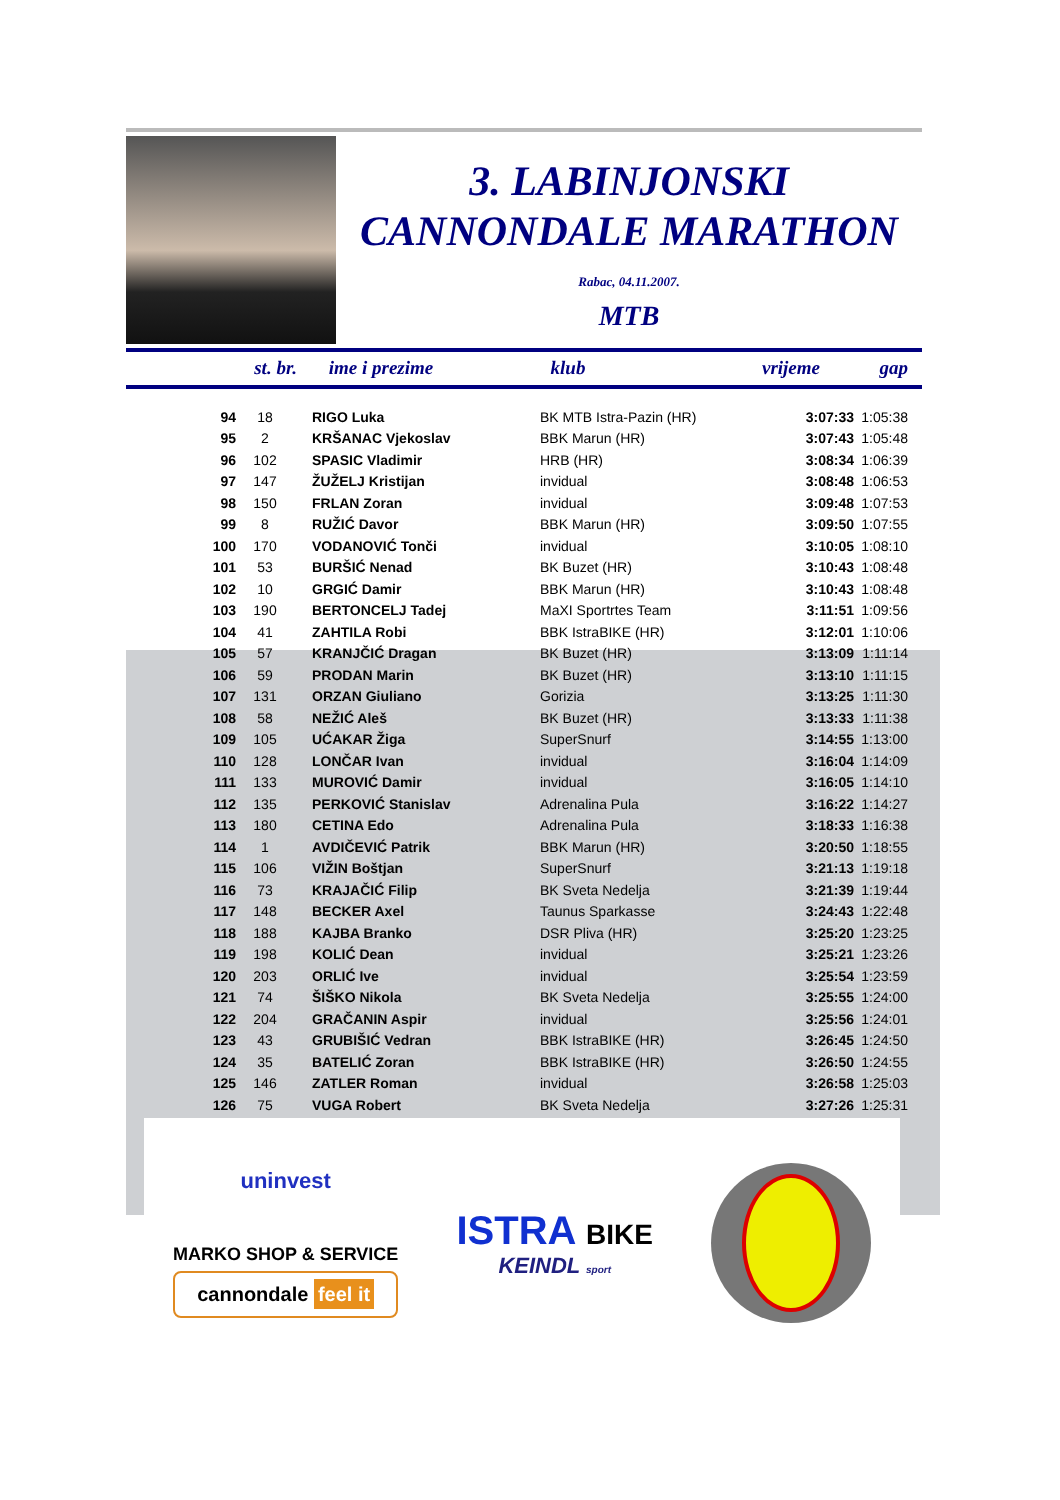3. LABINJONSKI
CANNONDALE MARATHON
Rabac, 04.11.2007.
MTB
| st. br. | ime i prezime | klub | vrijeme | gap |
| --- | --- | --- | --- | --- |
| 94 | 18 | RIGO Luka | BK MTB Istra-Pazin (HR) | 3:07:33 | 1:05:38 |
| 95 | 2 | KRŠANAC Vjekoslav | BBK Marun (HR) | 3:07:43 | 1:05:48 |
| 96 | 102 | SPASIC Vladimir | HRB (HR) | 3:08:34 | 1:06:39 |
| 97 | 147 | ŽUŽELJ Kristijan | invidual | 3:08:48 | 1:06:53 |
| 98 | 150 | FRLAN Zoran | invidual | 3:09:48 | 1:07:53 |
| 99 | 8 | RUŽIĆ Davor | BBK Marun (HR) | 3:09:50 | 1:07:55 |
| 100 | 170 | VODANOVIĆ Tonči | invidual | 3:10:05 | 1:08:10 |
| 101 | 53 | BURŠIĆ Nenad | BK Buzet (HR) | 3:10:43 | 1:08:48 |
| 102 | 10 | GRGIĆ Damir | BBK Marun (HR) | 3:10:43 | 1:08:48 |
| 103 | 190 | BERTONCELJ Tadej | MaXI Sportrtes Team | 3:11:51 | 1:09:56 |
| 104 | 41 | ZAHTILA Robi | BBK IstraBIKE (HR) | 3:12:01 | 1:10:06 |
| 105 | 57 | KRANJČIĆ Dragan | BK Buzet (HR) | 3:13:09 | 1:11:14 |
| 106 | 59 | PRODAN Marin | BK Buzet (HR) | 3:13:10 | 1:11:15 |
| 107 | 131 | ORZAN Giuliano | Gorizia | 3:13:25 | 1:11:30 |
| 108 | 58 | NEŽIĆ Aleš | BK Buzet (HR) | 3:13:33 | 1:11:38 |
| 109 | 105 | UĆAKAR Žiga | SuperSnurf | 3:14:55 | 1:13:00 |
| 110 | 128 | LONČAR Ivan | invidual | 3:16:04 | 1:14:09 |
| 111 | 133 | MUROVIĆ Damir | invidual | 3:16:05 | 1:14:10 |
| 112 | 135 | PERKOVIĆ Stanislav | Adrenalina Pula | 3:16:22 | 1:14:27 |
| 113 | 180 | CETINA Edo | Adrenalina Pula | 3:18:33 | 1:16:38 |
| 114 | 1 | AVDIČEVIĆ Patrik | BBK Marun (HR) | 3:20:50 | 1:18:55 |
| 115 | 106 | VIŽIN Boštjan | SuperSnurf | 3:21:13 | 1:19:18 |
| 116 | 73 | KRAJAČIĆ Filip | BK Sveta Nedelja | 3:21:39 | 1:19:44 |
| 117 | 148 | BECKER Axel | Taunus Sparkasse | 3:24:43 | 1:22:48 |
| 118 | 188 | KAJBA Branko | DSR Pliva (HR) | 3:25:20 | 1:23:25 |
| 119 | 198 | KOLIĆ Dean | invidual | 3:25:21 | 1:23:26 |
| 120 | 203 | ORLIĆ Ive | invidual | 3:25:54 | 1:23:59 |
| 121 | 74 | ŠIŠKO Nikola | BK Sveta Nedelja | 3:25:55 | 1:24:00 |
| 122 | 204 | GRAČANIN Aspir | invidual | 3:25:56 | 1:24:01 |
| 123 | 43 | GRUBIŠIĆ Vedran | BBK IstraBIKE (HR) | 3:26:45 | 1:24:50 |
| 124 | 35 | BATELIĆ Zoran | BBK IstraBIKE (HR) | 3:26:50 | 1:24:55 |
| 125 | 146 | ZATLER Roman | invidual | 3:26:58 | 1:25:03 |
| 126 | 75 | VUGA Robert | BK Sveta Nedelja | 3:27:26 | 1:25:31 |
uninvest
MARKO SHOP & SERVICE
cannondale feel it
ISTRA BIKE
KEINDL sport